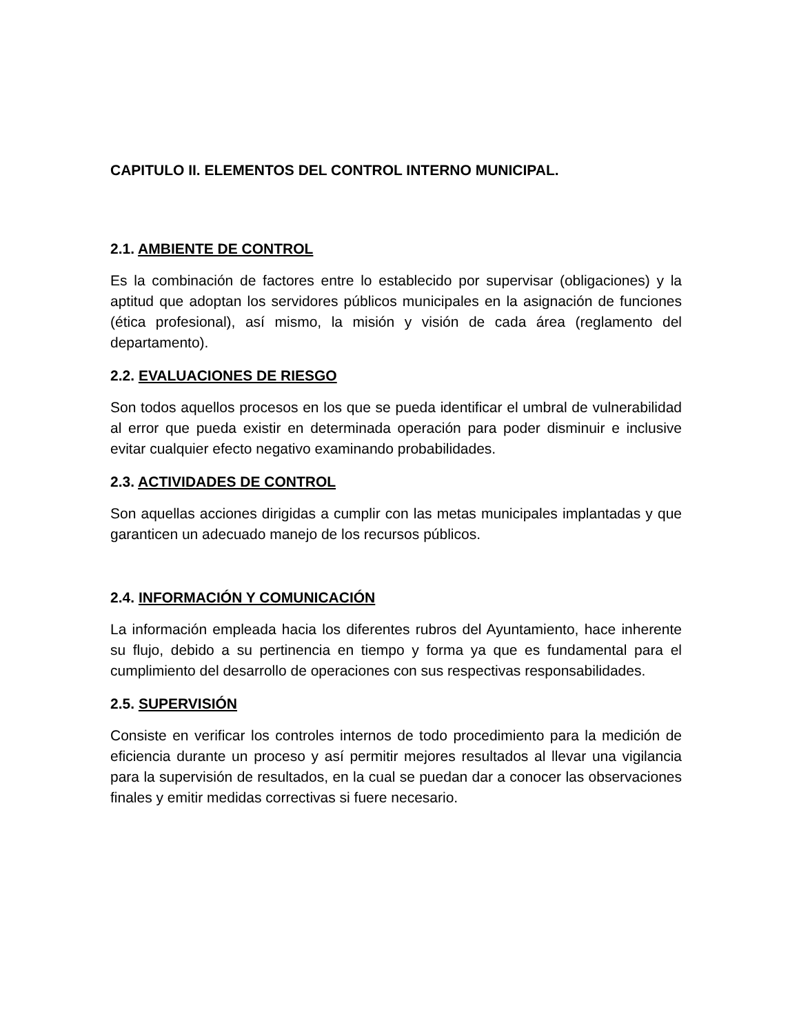CAPITULO II. ELEMENTOS DEL CONTROL INTERNO MUNICIPAL.
2.1. AMBIENTE DE CONTROL
Es la combinación de factores entre lo establecido por supervisar (obligaciones) y la aptitud que adoptan los servidores públicos municipales en la asignación de funciones (ética profesional), así mismo, la misión y visión de cada área (reglamento del departamento).
2.2. EVALUACIONES DE RIESGO
Son todos aquellos procesos en los que se pueda identificar el umbral de vulnerabilidad al error que pueda existir en determinada operación para poder disminuir e inclusive evitar cualquier efecto negativo examinando probabilidades.
2.3. ACTIVIDADES DE CONTROL
Son aquellas acciones dirigidas a cumplir con las metas municipales implantadas y que garanticen un adecuado manejo de los recursos públicos.
2.4. INFORMACIÓN Y COMUNICACIÓN
La información empleada hacia los diferentes rubros del Ayuntamiento, hace inherente su flujo, debido a su pertinencia en tiempo y forma ya que es fundamental para el cumplimiento del desarrollo de operaciones con sus respectivas responsabilidades.
2.5. SUPERVISIÓN
Consiste en verificar los controles internos de todo procedimiento para la medición de eficiencia durante un proceso y así permitir mejores resultados al llevar una vigilancia para la supervisión de resultados, en la cual se puedan dar a conocer las observaciones finales y emitir medidas correctivas si fuere necesario.